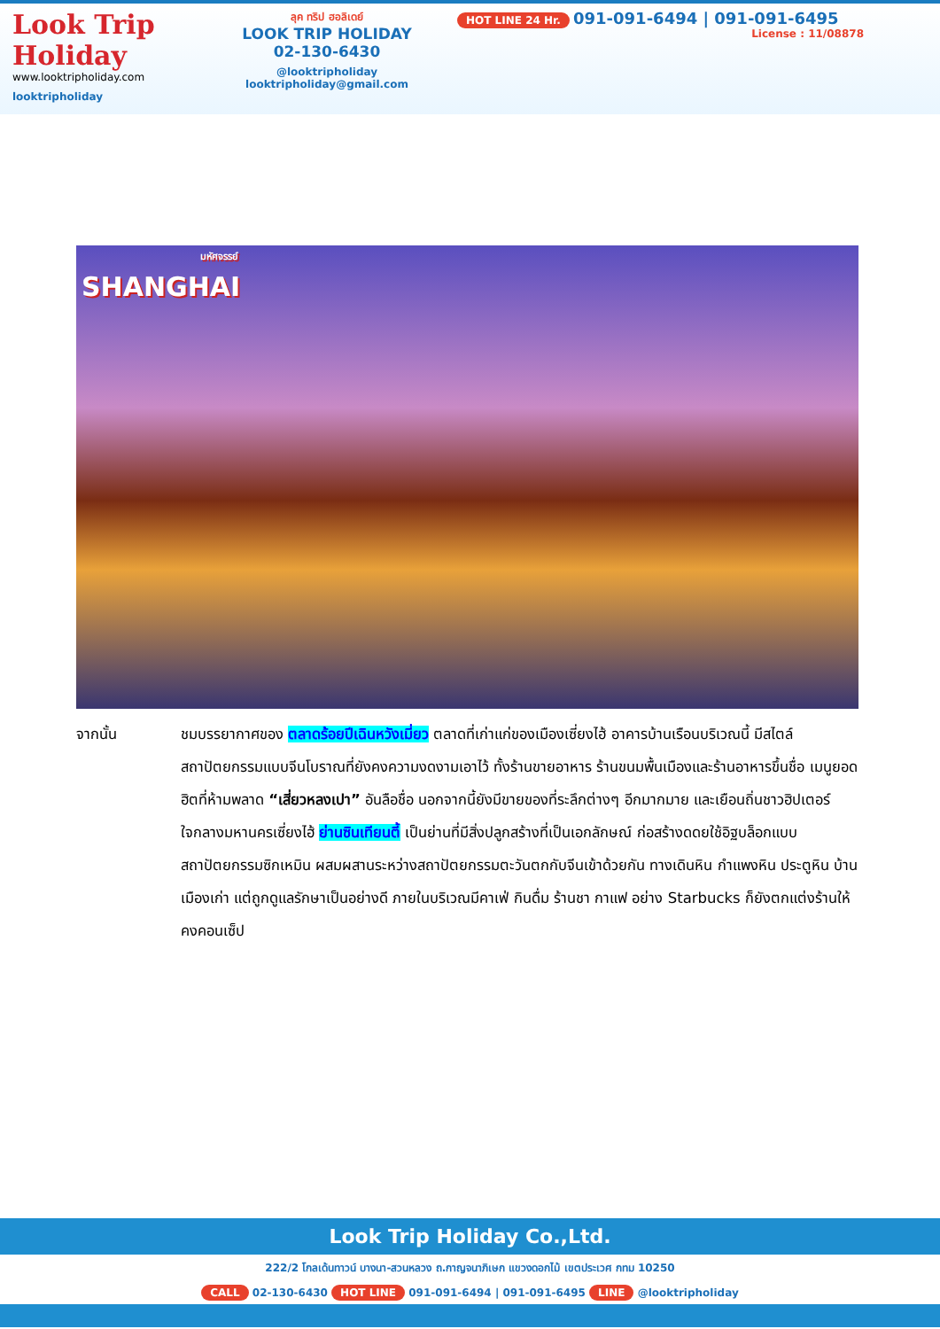Look Trip Holiday
www.looktripholiday.com
looktripholiday
ลุค ทริป ฮอลิเดย์
LOOK TRIP HOLIDAY
02-130-6430
@looktripholiday looktripholiday@gmail.com
HOT LINE 24 Hr. 091-091-6494 | 091-091-6495
License : 11/08878
มหัศจรรย์
SHANGHAI
จากนั้น ชมบรรยากาศของ ตลาดร้อยปีเฉินหวังเมี่ยว ตลาดที่เก่าแก่ของเมืองเซี่ยงไฮ้ อาคารบ้านเรือนบริเวณนี้ มีสไตล์สถาปัตยกรรมแบบจีนโบราณที่ยังคงความงดงามเอาไว้ ทั้งร้านขายอาหาร ร้านขนมพื้นเมืองและร้านอาหารขึ้นชื่อ เมนูยอดฮิตที่ห้ามพลาด “เสี่ยวหลงเปา” อันลือชื่อ นอกจากนี้ยังมีขายของที่ระลึกต่างๆ อีกมากมาย และเยือนถิ่นชาวฮิปเตอร์ใจกลางมหานครเซี่ยงไฮ้ ย่านซินเทียนตี้ เป็นย่านที่มีสิ่งปลูกสร้างที่เป็นเอกลักษณ์ ก่อสร้างดดยใช้อิฐบล็อกแบบสถาปัตยกรรมซิกเหมิน ผสมผสานระหว่างสถาปัตยกรรมตะวันตกกับจีนเข้าด้วยกัน ทางเดินหิน กำแพงหิน ประตูหิน บ้านเมืองเก่า แต่ถูกดูแลรักษาเป็นอย่างดี ภายในบริเวณมีคาเฟ่ กินดื่ม ร้านชา กาแฟ อย่าง Starbucks ก็ยังตกแต่งร้านให้คงคอนเซ็ป
Look Trip Holiday Co.,Ltd.
222/2 โกลเด้นทาวน์ บางนา-สวนหลวง ถ.กาญจนาภิเษก แขวงดอกไม้ เขตประเวศ กทม 10250
CALL 02-130-6430 HOT LINE 091-091-6494 | 091-091-6495 LINE @looktripholiday